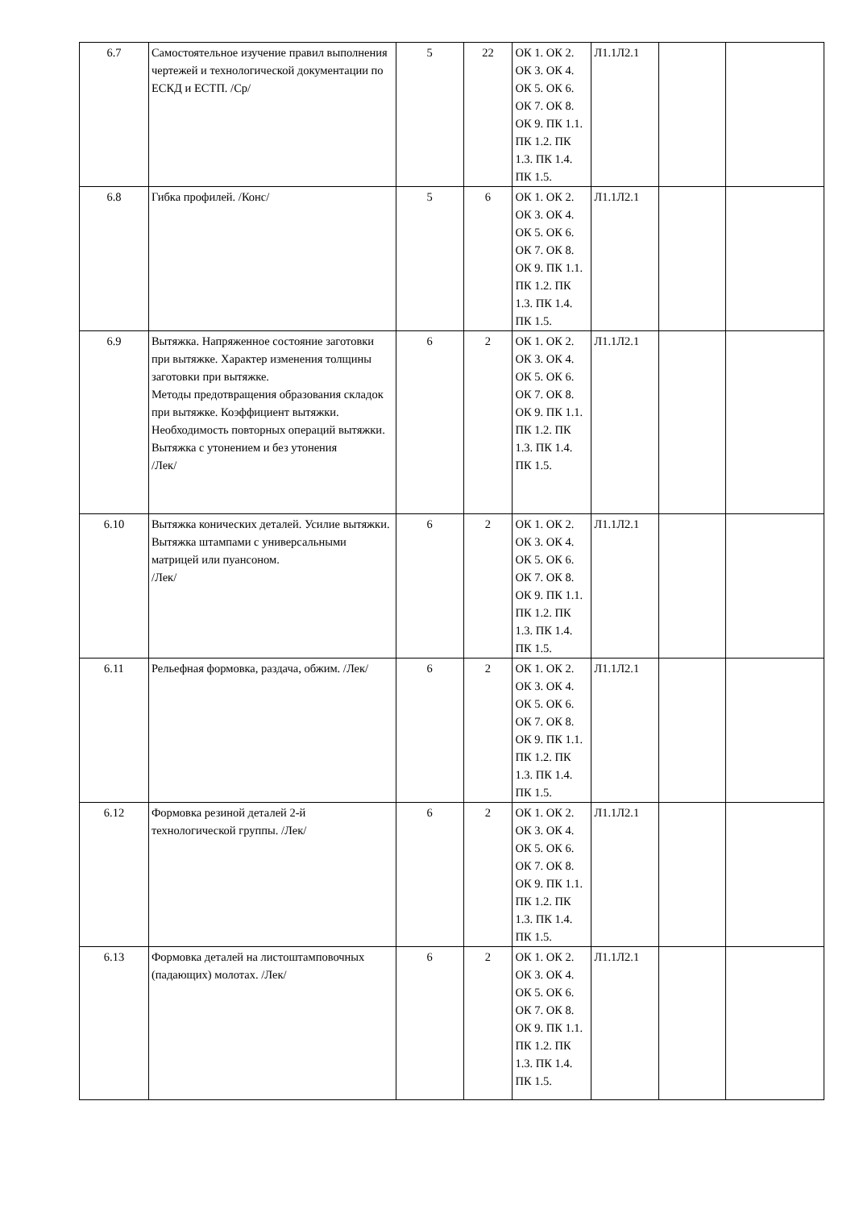| 6.7 | Самостоятельное изучение правил выполнения чертежей и технологической документации по ЕСКД и ЕСТП. /Ср/ | 5 | 22 | ОК 1. ОК 2. ОК 3. ОК 4. ОК 5. ОК 6. ОК 7. ОК 8. ОК 9. ПК 1.1. ПК 1.2. ПК 1.3. ПК 1.4. ПК 1.5. | Л1.1Л2.1 | | |
| 6.8 | Гибка профилей. /Конс/ | 5 | 6 | ОК 1. ОК 2. ОК 3. ОК 4. ОК 5. ОК 6. ОК 7. ОК 8. ОК 9. ПК 1.1. ПК 1.2. ПК 1.3. ПК 1.4. ПК 1.5. | Л1.1Л2.1 | | |
| 6.9 | Вытяжка. Напряженное состояние заготовки при вытяжке. Характер изменения толщины заготовки при вытяжке. Методы предотвращения образования складок при вытяжке. Коэффициент вытяжки. Необходимость повторных операций вытяжки. Вытяжка с утонением и без утонения /Лек/ | 6 | 2 | ОК 1. ОК 2. ОК 3. ОК 4. ОК 5. ОК 6. ОК 7. ОК 8. ОК 9. ПК 1.1. ПК 1.2. ПК 1.3. ПК 1.4. ПК 1.5. | Л1.1Л2.1 | | |
| 6.10 | Вытяжка конических деталей. Усилие вытяжки. Вытяжка штампами с универсальными матрицей или пуансоном. /Лек/ | 6 | 2 | ОК 1. ОК 2. ОК 3. ОК 4. ОК 5. ОК 6. ОК 7. ОК 8. ОК 9. ПК 1.1. ПК 1.2. ПК 1.3. ПК 1.4. ПК 1.5. | Л1.1Л2.1 | | |
| 6.11 | Рельефная формовка, раздача, обжим. /Лек/ | 6 | 2 | ОК 1. ОК 2. ОК 3. ОК 4. ОК 5. ОК 6. ОК 7. ОК 8. ОК 9. ПК 1.1. ПК 1.2. ПК 1.3. ПК 1.4. ПК 1.5. | Л1.1Л2.1 | | |
| 6.12 | Формовка резиной деталей 2-й технологической группы. /Лек/ | 6 | 2 | ОК 1. ОК 2. ОК 3. ОК 4. ОК 5. ОК 6. ОК 7. ОК 8. ОК 9. ПК 1.1. ПК 1.2. ПК 1.3. ПК 1.4. ПК 1.5. | Л1.1Л2.1 | | |
| 6.13 | Формовка деталей на листоштамповочных (падающих) молотах. /Лек/ | 6 | 2 | ОК 1. ОК 2. ОК 3. ОК 4. ОК 5. ОК 6. ОК 7. ОК 8. ОК 9. ПК 1.1. ПК 1.2. ПК 1.3. ПК 1.4. ПК 1.5. | Л1.1Л2.1 | | |